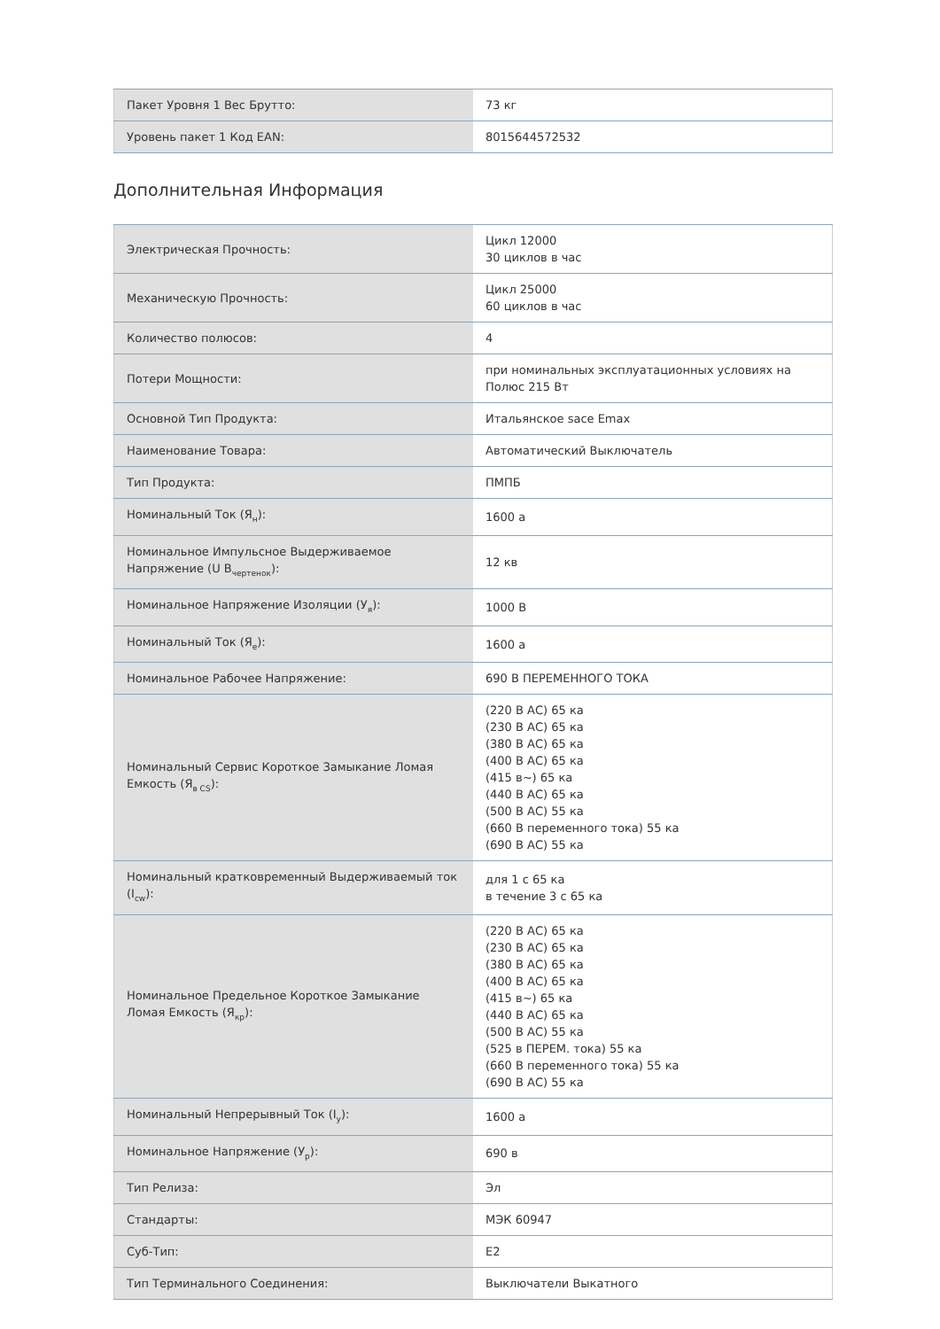| Пакет Уровня 1 Вес Брутто: | 73 кг |
| Уровень пакет 1 Код EAN: | 8015644572532 |
Дополнительная Информация
| Электрическая Прочность: | Цикл 12000 30 циклов в час |
| Механическую Прочность: | Цикл 25000 60 циклов в час |
| Количество полюсов: | 4 |
| Потери Мощности: | при номинальных эксплуатационных условиях на Полюс 215 Вт |
| Основной Тип Продукта: | Итальянское sace Emax |
| Наименование Товара: | Автоматический Выключатель |
| Тип Продукта: | ПМПБ |
| Номинальный Ток (Я<sub>н</sub>): | 1600 а |
| Номинальное Импульсное Выдерживаемое Напряжение (U В<sub>чертенок</sub>): | 12 кв |
| Номинальное Напряжение Изоляции (У<sub>я</sub>): | 1000 В |
| Номинальный Ток (Я<sub>е</sub>): | 1600 а |
| Номинальное Рабочее Напряжение: | 690 В ПЕРЕМЕННОГО ТОКА |
| Номинальный Сервис Короткое Замыкание Ломая Емкость (Я<sub>в CS</sub>): | (220 В АС) 65 ка (230 В АС) 65 ка (380 В АС) 65 ка (400 В АС) 65 ка (415 в~) 65 ка (440 В АС) 65 ка (500 В АС) 55 ка (660 В переменного тока) 55 ка (690 В АС) 55 ка |
| Номинальный кратковременный Выдерживаемый ток (I<sub>cw</sub>): | для 1 с 65 ка в течение 3 с 65 ка |
| Номинальное Предельное Короткое Замыкание Ломая Емкость (Я<sub>кр</sub>): | (220 В АС) 65 ка (230 В АС) 65 ка (380 В АС) 65 ка (400 В АС) 65 ка (415 в~) 65 ка (440 В АС) 65 ка (500 В АС) 55 ка (525 в ПЕРЕМ. тока) 55 ка (660 В переменного тока) 55 ка (690 В АС) 55 ка |
| Номинальный Непрерывный Ток (I<sub>у</sub>): | 1600 а |
| Номинальное Напряжение (У<sub>р</sub>): | 690 в |
| Тип Релиза: | Эл |
| Стандарты: | МЭК 60947 |
| Суб-Тип: | E2 |
| Тип Терминального Соединения: | Выключатели Выкатного |